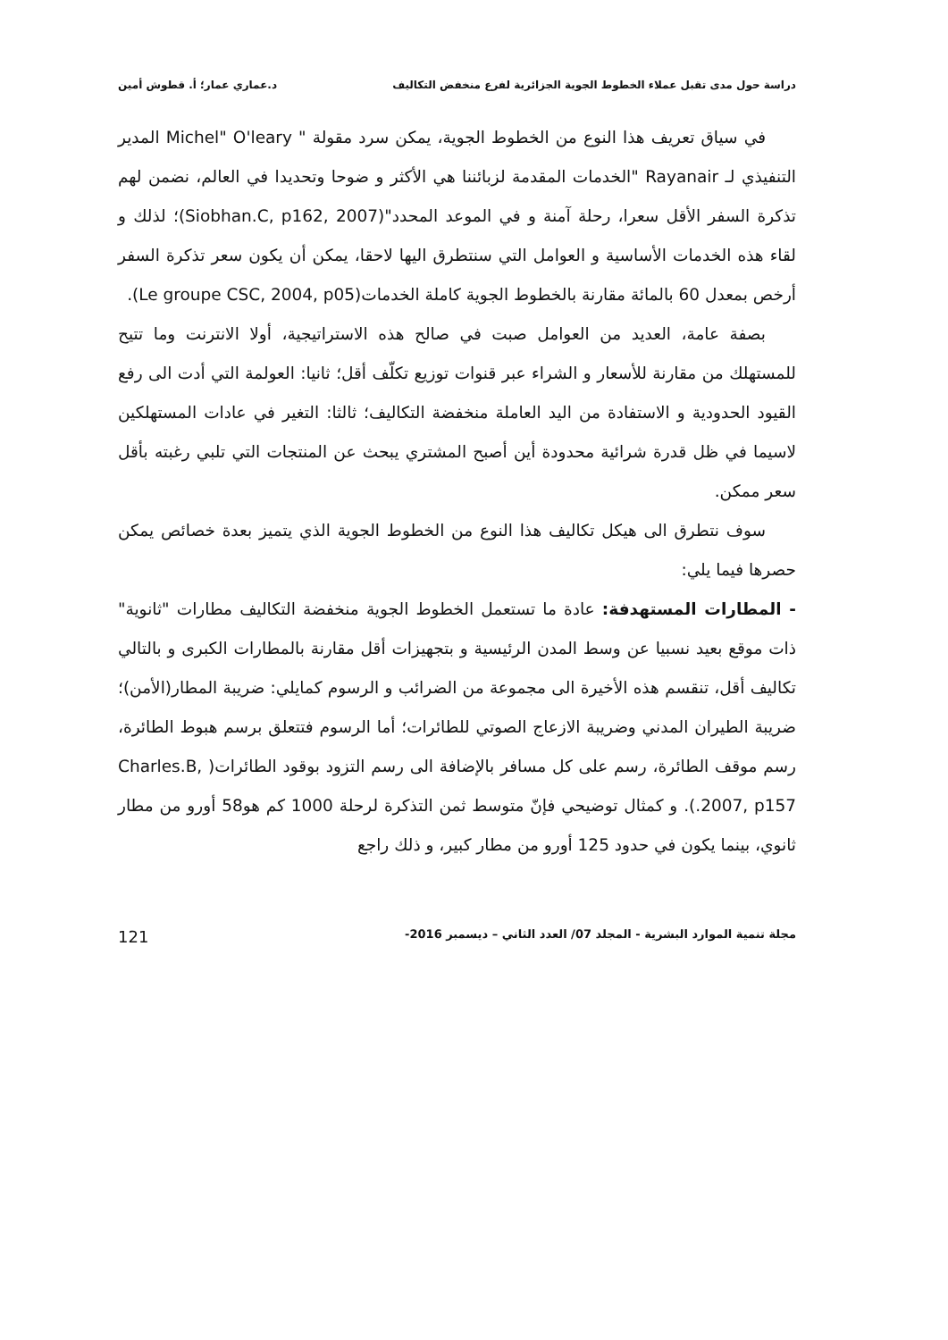دراسة حول مدى تقبل عملاء الخطوط الجوية الجزائرية لفرع منخفض التكاليف د.عماري عمار؛ أ. قطوش أمين
في سياق تعريف هذا النوع من الخطوط الجوية، يمكن سرد مقولة " Michel" O'leary المدير التنفيذي لـ Rayanair "الخدمات المقدمة لزبائننا هي الأكثر و ضوحا وتحديدا في العالم، نضمن لهم تذكرة السفر الأقل سعرا، رحلة آمنة و في الموعد المحدد"(Siobhan.C, p162, 2007)؛ لذلك و لقاء هذه الخدمات الأساسية و العوامل التي سنتطرق اليها لاحقا، يمكن أن يكون سعر تذكرة السفر أرخص بمعدل 60 بالمائة مقارنة بالخطوط الجوية كاملة الخدمات(Le groupe CSC, 2004, p05).
بصفة عامة، العديد من العوامل صبت في صالح هذه الاستراتيجية، أولا الانترنت وما تتيح للمستهلك من مقارنة للأسعار و الشراء عبر قنوات توزيع تكلّف أقل؛ ثانيا: العولمة التي أدت الى رفع القيود الحدودية و الاستفادة من اليد العاملة منخفضة التكاليف؛ ثالثا: التغير في عادات المستهلكين لاسيما في ظل قدرة شرائية محدودة أين أصبح المشتري يبحث عن المنتجات التي تلبي رغبته بأقل سعر ممكن.
سوف نتطرق الى هيكل تكاليف هذا النوع من الخطوط الجوية الذي يتميز بعدة خصائص يمكن حصرها فيما يلي:
- المطارات المستهدفة: عادة ما تستعمل الخطوط الجوية منخفضة التكاليف مطارات "ثانوية" ذات موقع بعيد نسبيا عن وسط المدن الرئيسية و بتجهيزات أقل مقارنة بالمطارات الكبرى و بالتالي تكاليف أقل، تنقسم هذه الأخيرة الى مجموعة من الضرائب و الرسوم كمايلي: ضريبة المطار(الأمن)؛ ضريبة الطيران المدني وضريبة الازعاج الصوتي للطائرات؛ أما الرسوم فتتعلق برسم هبوط الطائرة، رسم موقف الطائرة، رسم على كل مسافر بالإضافة الى رسم التزود بوقود الطائرات( Charles.B, 2007, p157.). و كمثال توضيحي فإنّ متوسط ثمن التذكرة لرحلة 1000 كم هو58 أورو من مطار ثانوي، بينما يكون في حدود 125 أورو من مطار كبير، و ذلك راجع
مجلة تنمية الموارد البشرية - المجلد 07/ العدد الثاني – ديسمبر 2016- 121